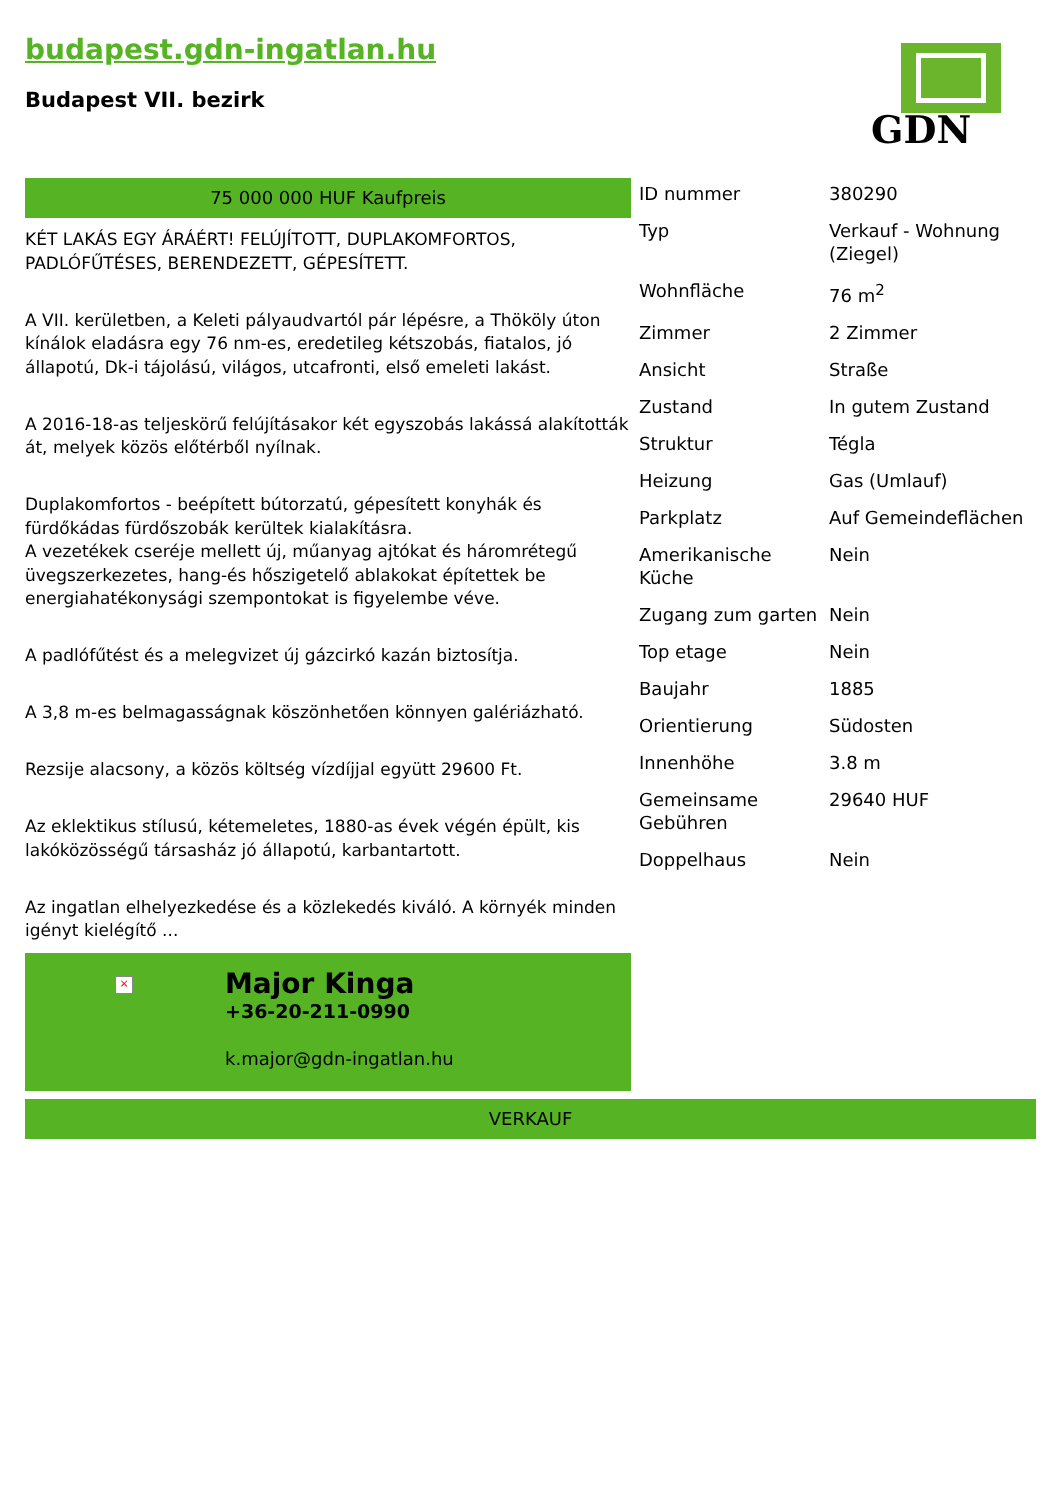budapest.gdn-ingatlan.hu
Budapest VII. bezirk
GDN
75 000 000 HUF Kaufpreis
KÉT LAKÁS EGY ÁRÁÉRT! FELÚJÍTOTT, DUPLAKOMFORTOS, PADLÓFŰTÉSES, BERENDEZETT, GÉPESÍTETT.
A VII. kerületben, a Keleti pályaudvartól pár lépésre, a Thököly úton kínálok eladásra egy 76 nm-es, eredetileg kétszobás, fiatalos, jó állapotú, Dk-i tájolású, világos, utcafronti, első emeleti lakást.
A 2016-18-as teljeskörű felújításakor két egyszobás lakássá alakították át, melyek közös előtérből nyílnak.
Duplakomfortos - beépített bútorzatú, gépesített konyhák és fürdőkádas fürdőszobák kerültek kialakításra.
A vezetékek cseréje mellett új, műanyag ajtókat és háromrétegű üvegszerkezetes, hang-és hőszigetelő ablakokat építettek be energiahatékonysági szempontokat is figyelembe véve.
A padlófűtést és a melegvizet új gázcirkó kazán biztosítja.
A 3,8 m-es belmagasságnak köszönhetően könnyen galériázható.
Rezsije alacsony, a közös költség vízdíjjal együtt 29600 Ft.
Az eklektikus stílusú, kétemeletes, 1880-as évek végén épült, kis lakóközösségű társasház jó állapotú, karbantartott.
Az ingatlan elhelyezkedése és a közlekedés kiváló. A környék minden igényt kielégítő ...
×
Major Kinga
+36-20-211-0990
k.major@gdn-ingatlan.hu
| ID nummer | 380290 |
| Typ | Verkauf - Wohnung (Ziegel) |
| Wohnfläche | 76 m<sup>2</sup> |
| Zimmer | 2 Zimmer |
| Ansicht | Straße |
| Zustand | In gutem Zustand |
| Struktur | Tégla |
| Heizung | Gas (Umlauf) |
| Parkplatz | Auf Gemeindeflächen |
| Amerikanische Küche | Nein |
| Zugang zum garten | Nein |
| Top etage | Nein |
| Baujahr | 1885 |
| Orientierung | Südosten |
| Innenhöhe | 3.8 m |
| Gemeinsame Gebühren | 29640 HUF |
| Doppelhaus | Nein |
VERKAUF